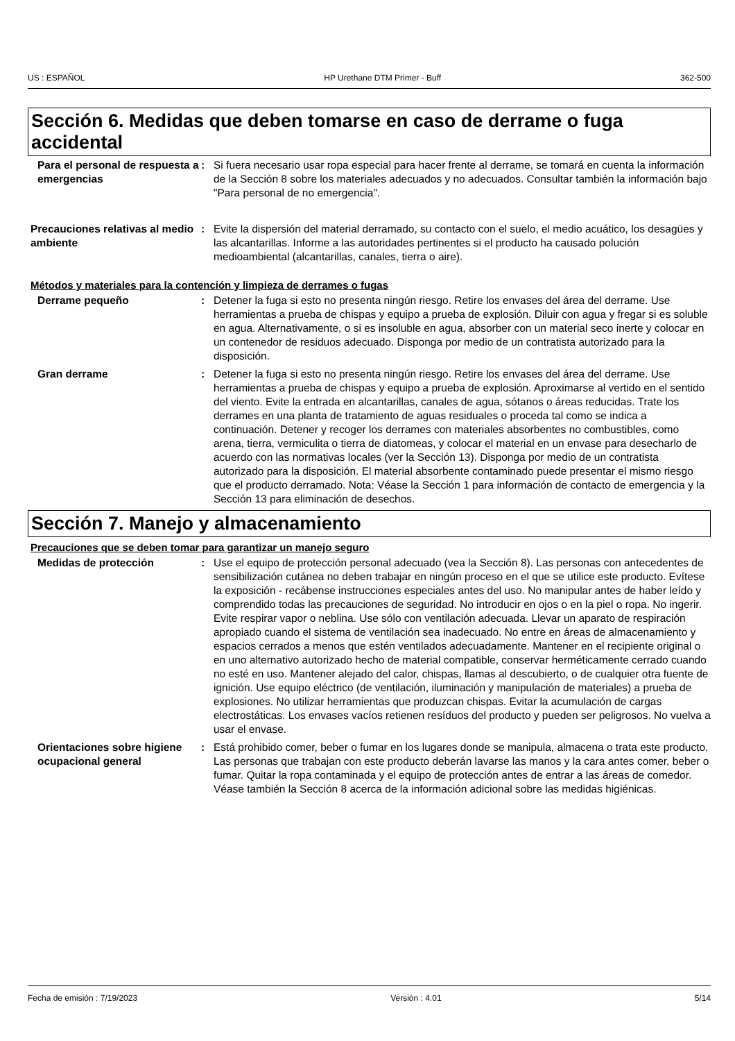US : ESPAÑOL HP Urethane DTM Primer - Buff 362-500
Sección 6. Medidas que deben tomarse en caso de derrame o fuga accidental
Para el personal de respuesta a emergencias
: Si fuera necesario usar ropa especial para hacer frente al derrame, se tomará en cuenta la información de la Sección 8 sobre los materiales adecuados y no adecuados. Consultar también la información bajo "Para personal de no emergencia".
Precauciones relativas al medio ambiente
: Evite la dispersión del material derramado, su contacto con el suelo, el medio acuático, los desagües y las alcantarillas. Informe a las autoridades pertinentes si el producto ha causado polución medioambiental (alcantarillas, canales, tierra o aire).
Métodos y materiales para la contención y limpieza de derrames o fugas
Derrame pequeño : Detener la fuga si esto no presenta ningún riesgo. Retire los envases del área del derrame. Use herramientas a prueba de chispas y equipo a prueba de explosión. Diluir con agua y fregar si es soluble en agua. Alternativamente, o si es insoluble en agua, absorber con un material seco inerte y colocar en un contenedor de residuos adecuado. Disponga por medio de un contratista autorizado para la disposición.
Gran derrame : Detener la fuga si esto no presenta ningún riesgo. Retire los envases del área del derrame. Use herramientas a prueba de chispas y equipo a prueba de explosión. Aproximarse al vertido en el sentido del viento. Evite la entrada en alcantarillas, canales de agua, sótanos o áreas reducidas. Trate los derrames en una planta de tratamiento de aguas residuales o proceda tal como se indica a continuación. Detener y recoger los derrames con materiales absorbentes no combustibles, como arena, tierra, vermiculita o tierra de diatomeas, y colocar el material en un envase para desecharlo de acuerdo con las normativas locales (ver la Sección 13). Disponga por medio de un contratista autorizado para la disposición. El material absorbente contaminado puede presentar el mismo riesgo que el producto derramado. Nota: Véase la Sección 1 para información de contacto de emergencia y la Sección 13 para eliminación de desechos.
Sección 7. Manejo y almacenamiento
Precauciones que se deben tomar para garantizar un manejo seguro
Medidas de protección : Use el equipo de protección personal adecuado (vea la Sección 8). Las personas con antecedentes de sensibilización cutánea no deben trabajar en ningún proceso en el que se utilice este producto. Evítese la exposición - recábense instrucciones especiales antes del uso. No manipular antes de haber leído y comprendido todas las precauciones de seguridad. No introducir en ojos o en la piel o ropa. No ingerir. Evite respirar vapor o neblina. Use sólo con ventilación adecuada. Llevar un aparato de respiración apropiado cuando el sistema de ventilación sea inadecuado. No entre en áreas de almacenamiento y espacios cerrados a menos que estén ventilados adecuadamente. Mantener en el recipiente original o en uno alternativo autorizado hecho de material compatible, conservar herméticamente cerrado cuando no esté en uso. Mantener alejado del calor, chispas, llamas al descubierto, o de cualquier otra fuente de ignición. Use equipo eléctrico (de ventilación, iluminación y manipulación de materiales) a prueba de explosiones. No utilizar herramientas que produzcan chispas. Evitar la acumulación de cargas electrostáticas. Los envases vacíos retienen resíduos del producto y pueden ser peligrosos. No vuelva a usar el envase.
Orientaciones sobre higiene ocupacional general
: Está prohibido comer, beber o fumar en los lugares donde se manipula, almacena o trata este producto. Las personas que trabajan con este producto deberán lavarse las manos y la cara antes comer, beber o fumar. Quitar la ropa contaminada y el equipo de protección antes de entrar a las áreas de comedor. Véase también la Sección 8 acerca de la información adicional sobre las medidas higiénicas.
Fecha de emisión : 7/19/2023 Versión : 4.01 5/14